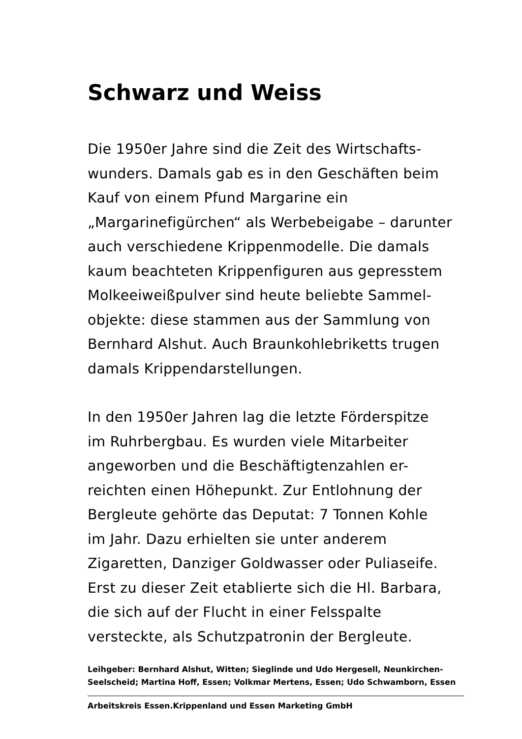Schwarz und Weiss
Die 1950er Jahre sind die Zeit des Wirtschafts-
wunders. Damals gab es in den Geschäften beim
Kauf von einem Pfund Margarine ein
„Margarinefigürchen“ als Werbebeigabe – darunter
auch verschiedene Krippenmodelle. Die damals
kaum beachteten Krippenfiguren aus gepresstem
Molkeeiweißpulver sind heute beliebte Sammel-
objekte: diese stammen aus der Sammlung von
Bernhard Alshut. Auch Braunkohlebriketts trugen
damals Krippendarstellungen.
In den 1950er Jahren lag die letzte Förderspitze
im Ruhrbergbau. Es wurden viele Mitarbeiter
angeworben und die Beschäftigtenzahlen er-
reichten einen Höhepunkt. Zur Entlohnung der
Bergleute gehörte das Deputat: 7 Tonnen Kohle
im Jahr. Dazu erhielten sie unter anderem
Zigaretten, Danziger Goldwasser oder Puliaseife.
Erst zu dieser Zeit etablierte sich die Hl. Barbara,
die sich auf der Flucht in einer Felsspalte
versteckte, als Schutzpatronin der Bergleute.
Leihgeber: Bernhard Alshut, Witten; Sieglinde und Udo Hergesell, Neunkirchen-
Seelscheid; Martina Hoff, Essen; Volkmar Mertens, Essen; Udo Schwamborn, Essen
Arbeitskreis Essen.Krippenland und Essen Marketing GmbH